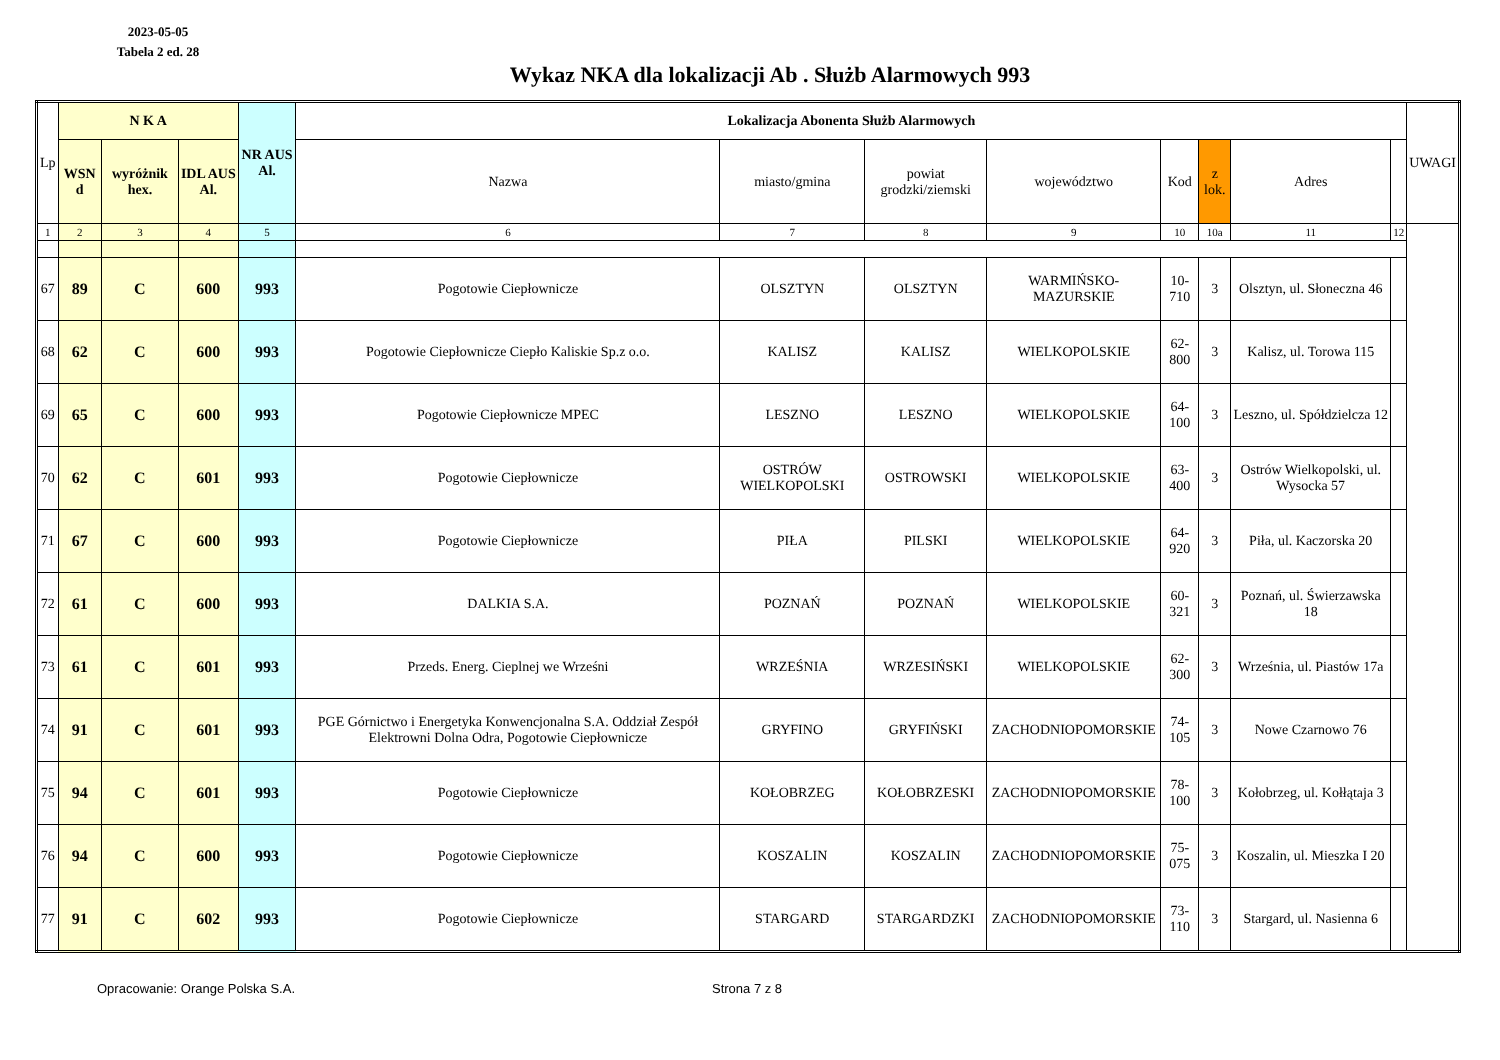2023-05-05
Tabela 2 ed. 28
Wykaz NKA dla lokalizacji Ab . Służb Alarmowych 993
| Lp | N K A | | | NR AUS Al. | Lokalizacja Abonenta Służb Alarmowych | | | | | | | | UWAGI |
| --- | --- | --- | --- | --- | --- | --- | --- | --- | --- | --- | --- | --- | --- |
| | WSN d | wyróżnik hex. | IDL AUS Al. | | Nazwa | miasto/gmina | powiat grodzki/ziemski | województwo | Kod | z lok. | Adres | | |
| 1 | 2 | 3 | 4 | 5 | 6 | 7 | 8 | 9 | 10 | 10a | 11 | 12 | |
| 67 | 89 | C | 600 | 993 | Pogotowie Ciepłownicze | OLSZTYN | OLSZTYN | WARMIŃSKO-MAZURSKIE | 10-710 | 3 | Olsztyn, ul. Słoneczna 46 | | |
| 68 | 62 | C | 600 | 993 | Pogotowie Ciepłownicze Ciepło Kaliskie Sp.z o.o. | KALISZ | KALISZ | WIELKOPOLSKIE | 62-800 | 3 | Kalisz, ul. Torowa 115 | | |
| 69 | 65 | C | 600 | 993 | Pogotowie Ciepłownicze MPEC | LESZNO | LESZNO | WIELKOPOLSKIE | 64-100 | 3 | Leszno, ul. Spółdzielcza 12 | | |
| 70 | 62 | C | 601 | 993 | Pogotowie Ciepłownicze | OSTRÓW WIELKOPOLSKI | OSTROWSKI | WIELKOPOLSKIE | 63-400 | 3 | Ostrów Wielkopolski, ul. Wysocka 57 | | |
| 71 | 67 | C | 600 | 993 | Pogotowie Ciepłownicze | PIŁA | PILSKI | WIELKOPOLSKIE | 64-920 | 3 | Piła, ul. Kaczorska 20 | | |
| 72 | 61 | C | 600 | 993 | DALKIA S.A. | POZNAŃ | POZNAŃ | WIELKOPOLSKIE | 60-321 | 3 | Poznań, ul. Świerzawska 18 | | |
| 73 | 61 | C | 601 | 993 | Przeds. Energ. Cieplnej we Wrześni | WRZEŚNIA | WRZESIŃSKI | WIELKOPOLSKIE | 62-300 | 3 | Września, ul. Piastów 17a | | |
| 74 | 91 | C | 601 | 993 | PGE Górnictwo i Energetyka Konwencjonalna S.A. Oddział Zespół Elektrowni Dolna Odra, Pogotowie Ciepłownicze | GRYFINO | GRYFIŃSKI | ZACHODNIOPOMORSKIE | 74-105 | 3 | Nowe Czarnowo 76 | | |
| 75 | 94 | C | 601 | 993 | Pogotowie Ciepłownicze | KOŁOBRZEG | KOŁOBRZESKI | ZACHODNIOPOMORSKIE | 78-100 | 3 | Kołobrzeg, ul. Kołłątaja 3 | | |
| 76 | 94 | C | 600 | 993 | Pogotowie Ciepłownicze | KOSZALIN | KOSZALIN | ZACHODNIOPOMORSKIE | 75-075 | 3 | Koszalin, ul. Mieszka I 20 | | |
| 77 | 91 | C | 602 | 993 | Pogotowie Ciepłownicze | STARGARD | STARGARDZKI | ZACHODNIOPOMORSKIE | 73-110 | 3 | Stargard, ul. Nasienna 6 | | |
Opracowanie: Orange Polska S.A. Strona 7 z 8